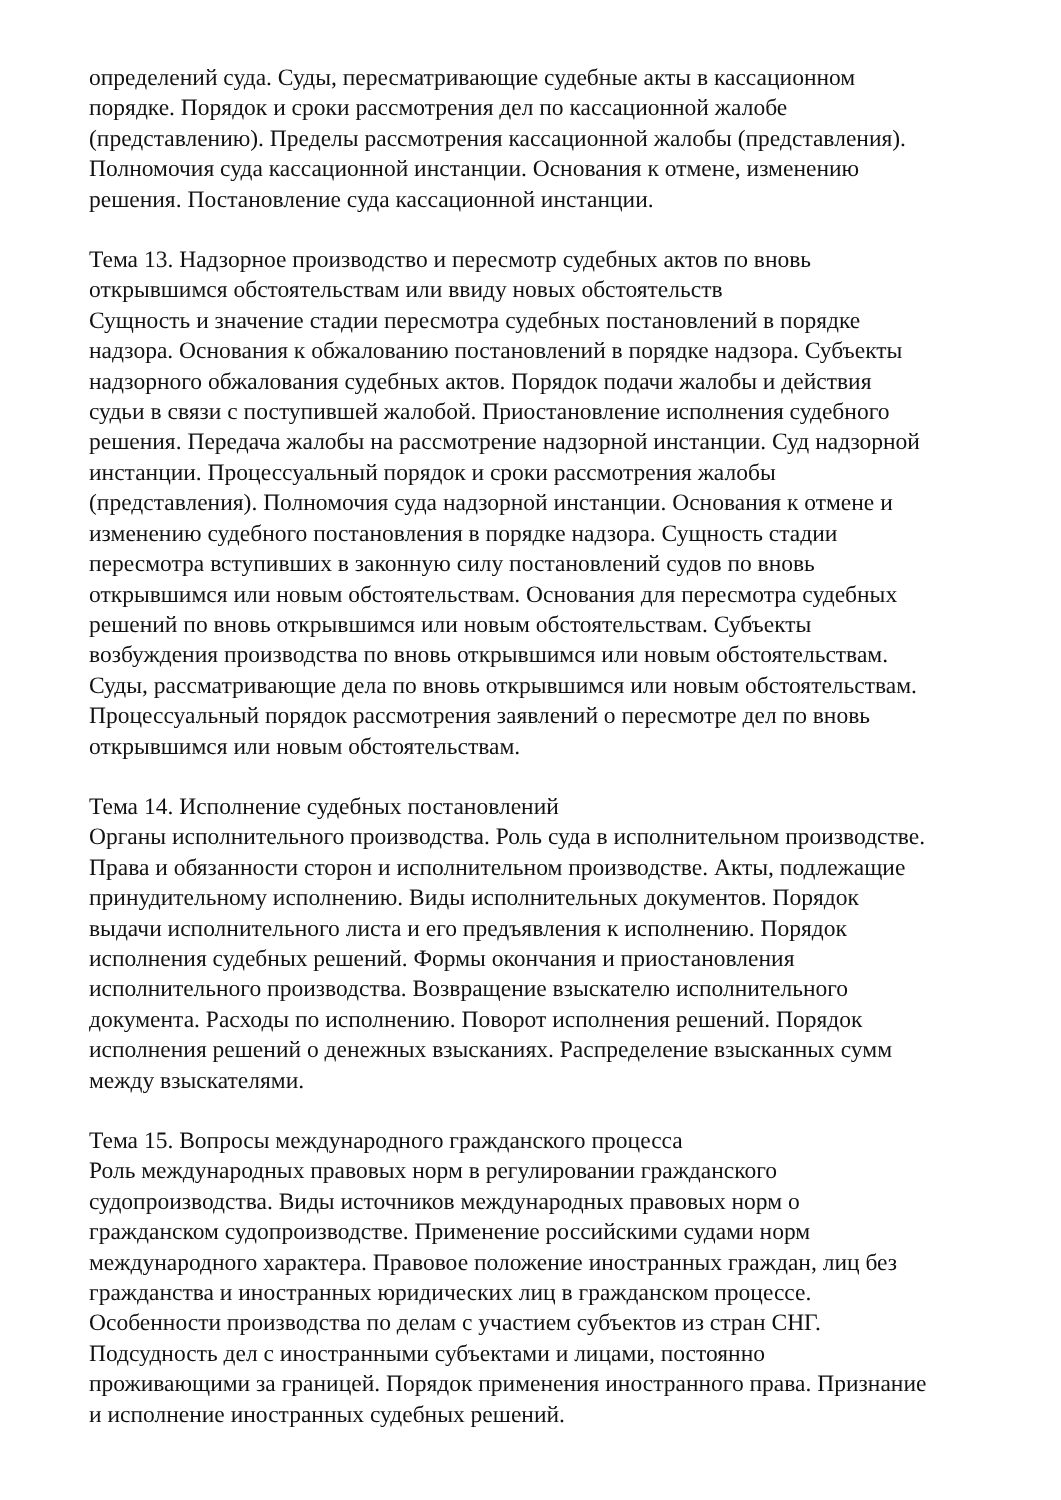определений суда. Суды, пересматривающие судебные акты в кассационном
порядке. Порядок и сроки рассмотрения дел по кассационной жалобе
(представлению). Пределы рассмотрения кассационной жалобы (представления).
Полномочия суда кассационной инстанции. Основания к отмене, изменению
решения. Постановление суда кассационной инстанции.
Тема 13. Надзорное производство и пересмотр судебных актов по вновь
открывшимся обстоятельствам или ввиду новых обстоятельств
Сущность и значение стадии пересмотра судебных постановлений в порядке
надзора. Основания к обжалованию постановлений в порядке надзора. Субъекты
надзорного обжалования судебных актов. Порядок подачи жалобы и действия
судьи в связи с поступившей жалобой. Приостановление исполнения судебного
решения. Передача жалобы на рассмотрение надзорной инстанции. Суд надзорной
инстанции. Процессуальный порядок и сроки рассмотрения жалобы
(представления). Полномочия суда надзорной инстанции. Основания к отмене и
изменению судебного постановления в порядке надзора. Сущность стадии
пересмотра вступивших в законную силу постановлений судов по вновь
открывшимся или новым обстоятельствам. Основания для пересмотра судебных
решений по вновь открывшимся или новым обстоятельствам. Субъекты
возбуждения производства по вновь открывшимся или новым обстоятельствам.
Суды, рассматривающие дела по вновь открывшимся или новым обстоятельствам.
Процессуальный порядок рассмотрения заявлений о пересмотре дел по вновь
открывшимся или новым обстоятельствам.
Тема 14. Исполнение судебных постановлений
Органы исполнительного производства. Роль суда в исполнительном производстве.
Права и обязанности сторон и исполнительном производстве. Акты, подлежащие
принудительному исполнению. Виды исполнительных документов. Порядок
выдачи исполнительного листа и его предъявления к исполнению. Порядок
исполнения судебных решений. Формы окончания и приостановления
исполнительного производства. Возвращение взыскателю исполнительного
документа. Расходы по исполнению. Поворот исполнения решений. Порядок
исполнения решений о денежных взысканиях. Распределение взысканных сумм
между взыскателями.
Тема 15. Вопросы международного гражданского процесса
Роль международных правовых норм в регулировании гражданского
судопроизводства. Виды источников международных правовых норм о
гражданском судопроизводстве. Применение российскими судами норм
международного характера. Правовое положение иностранных граждан, лиц без
гражданства и иностранных юридических лиц в гражданском процессе.
Особенности производства по делам с участием субъектов из стран СНГ.
Подсудность дел с иностранными субъектами и лицами, постоянно
проживающими за границей. Порядок применения иностранного права. Признание
и исполнение иностранных судебных решений.